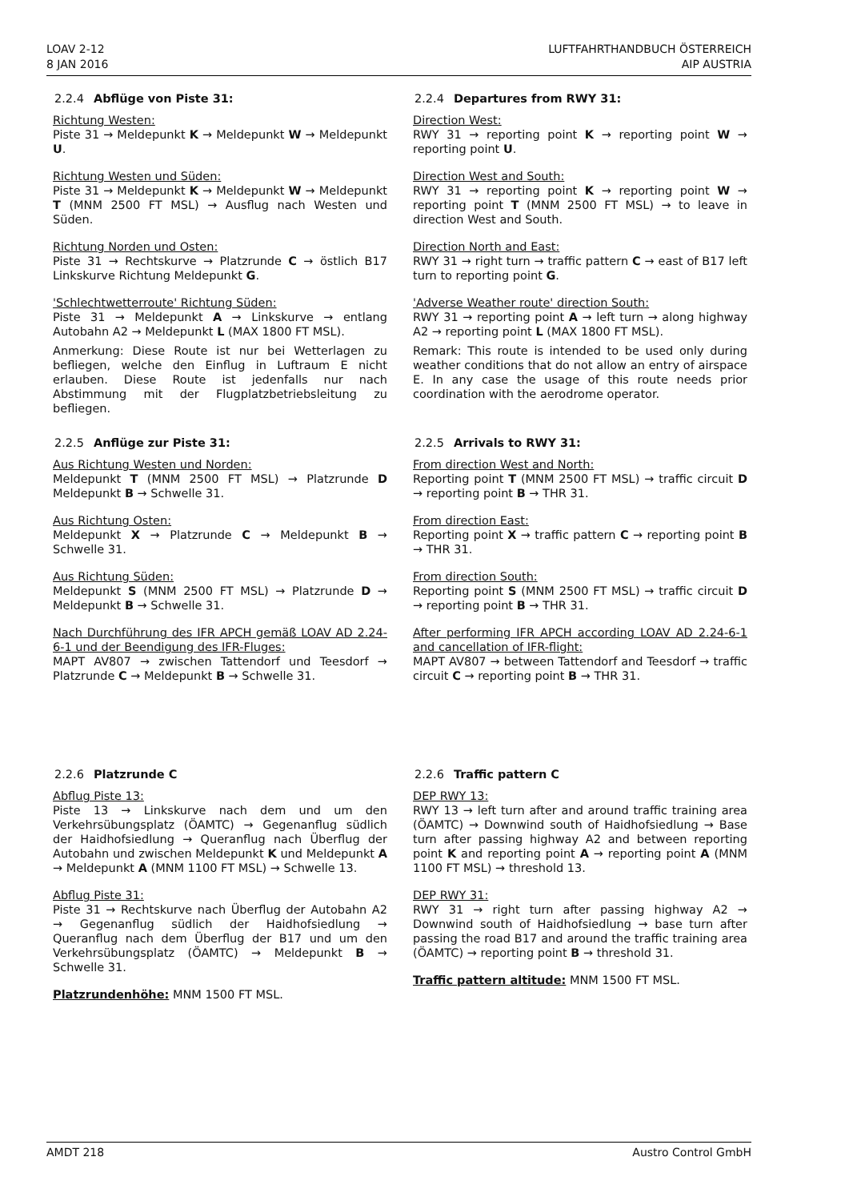LOAV 2-12
8 JAN 2016
LUFTFAHRTHANDBUCH ÖSTERREICH
AIP AUSTRIA
2.2.4 Abflüge von Piste 31:
Richtung Westen:
Piste 31 → Meldepunkt K → Meldepunkt W → Meldepunkt U.
Richtung Westen und Süden:
Piste 31 → Meldepunkt K → Meldepunkt W → Meldepunkt T (MNM 2500 FT MSL) → Ausflug nach Westen und Süden.
Richtung Norden und Osten:
Piste 31 → Rechtskurve → Platzrunde C → östlich B17 Linkskurve Richtung Meldepunkt G.
'Schlechtwetterroute' Richtung Süden:
Piste 31 → Meldepunkt A → Linkskurve → entlang Autobahn A2 → Meldepunkt L (MAX 1800 FT MSL).
Anmerkung: Diese Route ist nur bei Wetterlagen zu befliegen, welche den Einflug in Luftraum E nicht erlauben. Diese Route ist jedenfalls nur nach Abstimmung mit der Flugplatzbetriebsleitung zu befliegen.
2.2.5 Anflüge zur Piste 31:
Aus Richtung Westen und Norden:
Meldepunkt T (MNM 2500 FT MSL) → Platzrunde D Meldepunkt B → Schwelle 31.
Aus Richtung Osten:
Meldepunkt X → Platzrunde C → Meldepunkt B → Schwelle 31.
Aus Richtung Süden:
Meldepunkt S (MNM 2500 FT MSL) → Platzrunde D → Meldepunkt B → Schwelle 31.
Nach Durchführung des IFR APCH gemäß LOAV AD 2.24-6-1 und der Beendigung des IFR-Fluges:
MAPT AV807 → zwischen Tattendorf und Teesdorf → Platzrunde C → Meldepunkt B → Schwelle 31.
2.2.6 Platzrunde C
Abflug Piste 13:
Piste 13 → Linkskurve nach dem und um den Verkehrsübungsplatz (ÖAMTC) → Gegenanflug südlich der Haidhofsiedlung → Queranflug nach Überflug der Autobahn und zwischen Meldepunkt K und Meldepunkt A → Meldepunkt A (MNM 1100 FT MSL) → Schwelle 13.
Abflug Piste 31:
Piste 31 → Rechtskurve nach Überflug der Autobahn A2 → Gegenanflug südlich der Haidhofsiedlung → Queranflug nach dem Überflug der B17 und um den Verkehrsübungsplatz (ÖAMTC) → Meldepunkt B → Schwelle 31.
Platzrundenhöhe: MNM 1500 FT MSL.
2.2.4 Departures from RWY 31:
Direction West:
RWY 31 → reporting point K → reporting point W → reporting point U.
Direction West and South:
RWY 31 → reporting point K → reporting point W → reporting point T (MNM 2500 FT MSL) → to leave in direction West and South.
Direction North and East:
RWY 31 → right turn → traffic pattern C → east of B17 left turn to reporting point G.
'Adverse Weather route' direction South:
RWY 31 → reporting point A → left turn → along highway A2 → reporting point L (MAX 1800 FT MSL).
Remark: This route is intended to be used only during weather conditions that do not allow an entry of airspace E. In any case the usage of this route needs prior coordination with the aerodrome operator.
2.2.5 Arrivals to RWY 31:
From direction West and North:
Reporting point T (MNM 2500 FT MSL) → traffic circuit D → reporting point B → THR 31.
From direction East:
Reporting point X → traffic pattern C → reporting point B → THR 31.
From direction South:
Reporting point S (MNM 2500 FT MSL) → traffic circuit D → reporting point B → THR 31.
After performing IFR APCH according LOAV AD 2.24-6-1 and cancellation of IFR-flight:
MAPT AV807 → between Tattendorf and Teesdorf → traffic circuit C → reporting point B → THR 31.
2.2.6 Traffic pattern C
DEP RWY 13:
RWY 13 → left turn after and around traffic training area (ÖAMTC) → Downwind south of Haidhofsiedlung → Base turn after passing highway A2 and between reporting point K and reporting point A → reporting point A (MNM 1100 FT MSL) → threshold 13.
DEP RWY 31:
RWY 31 → right turn after passing highway A2 → Downwind south of Haidhofsiedlung → base turn after passing the road B17 and around the traffic training area (ÖAMTC) → reporting point B → threshold 31.
Traffic pattern altitude: MNM 1500 FT MSL.
AMDT 218 Austro Control GmbH